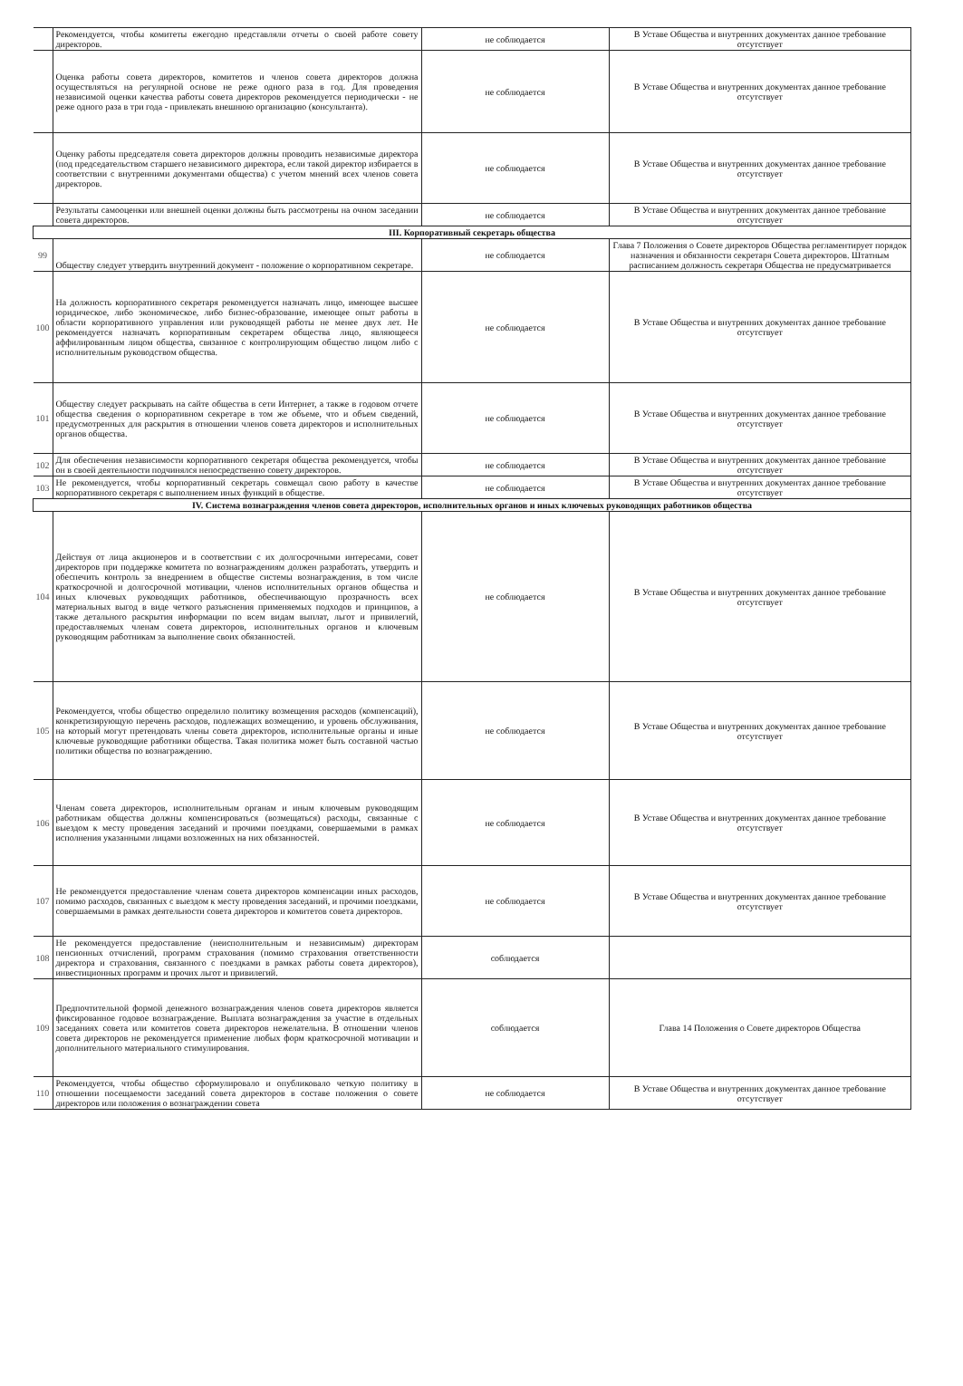| | Рекомендуется, чтобы комитеты ежегодно представляли отчеты о своей работе совету директоров. | не соблюдается | В Уставе Общества и внутренних документах данное требование отсутствует |
| | Оценка работы совета директоров, комитетов и членов совета директоров должна осуществляться на регулярной основе не реже одного раза в год. Для проведения независимой оценки качества работы совета директоров рекомендуется периодически - не реже одного раза в три года - привлекать внешнюю организацию (консультанта). | не соблюдается | В Уставе Общества и внутренних документах данное требование отсутствует |
| | Оценку работы председателя совета директоров должны проводить независимые директора (под председательством старшего независимого директора, если такой директор избирается в соответствии с внутренними документами общества) с учетом мнений всех членов совета директоров. | не соблюдается | В Уставе Общества и внутренних документах данное требование отсутствует |
| | Результаты самооценки или внешней оценки должны быть рассмотрены на очном заседании совета директоров. | не соблюдается | В Уставе Общества и внутренних документах данное требование отсутствует |
| III. Корпоративный секретарь общества | | | |
| 99 | Обществу следует утвердить внутренний документ - положение о корпоративном секретаре. | не соблюдается | Глава 7 Положения о Совете директоров Общества регламентирует порядок назначения и обязанности секретаря Совета директоров. Штатным расписанием должность секретаря Общества не предусматривается |
| 100 | На должность корпоративного секретаря рекомендуется назначать лицо, имеющее высшее юридическое, либо экономическое, либо бизнес-образование, имеющее опыт работы в области корпоративного управления или руководящей работы не менее двух лет. Не рекомендуется назначать корпоративным секретарем общества лицо, являющееся аффилированным лицом общества, связанное с контролирующим общество лицом либо с исполнительным руководством общества. | не соблюдается | В Уставе Общества и внутренних документах данное требование отсутствует |
| 101 | Обществу следует раскрывать на сайте общества в сети Интернет, а также в годовом отчете общества сведения о корпоративном секретаре в том же объеме, что и объем сведений, предусмотренных для раскрытия в отношении членов совета директоров и исполнительных органов общества. | не соблюдается | В Уставе Общества и внутренних документах данное требование отсутствует |
| 102 | Для обеспечения независимости корпоративного секретаря общества рекомендуется, чтобы он в своей деятельности подчинялся непосредственно совету директоров. | не соблюдается | В Уставе Общества и внутренних документах данное требование отсутствует |
| 103 | Не рекомендуется, чтобы корпоративный секретарь совмещал свою работу в качестве корпоративного секретаря с выполнением иных функций в обществе. | не соблюдается | В Уставе Общества и внутренних документах данное требование отсутствует |
| IV. Система вознаграждения членов совета директоров, исполнительных органов и иных ключевых руководящих работников общества | | | |
| 104 | Действуя от лица акционеров и в соответствии с их долгосрочными интересами, совет директоров при поддержке комитета по вознаграждениям должен разработать, утвердить и обеспечить контроль за внедрением в обществе системы вознаграждения, в том числе краткосрочной и долгосрочной мотивации, членов исполнительных органов общества и иных ключевых руководящих работников, обеспечивающую прозрачность всех материальных выгод в виде четкого разъяснения применяемых подходов и принципов, а также детального раскрытия информации по всем видам выплат, льгот и привилегий, предоставляемых членам совета директоров, исполнительных органов и ключевым руководящим работникам за выполнение своих обязанностей. | не соблюдается | В Уставе Общества и внутренних документах данное требование отсутствует |
| 105 | Рекомендуется, чтобы общество определило политику возмещения расходов (компенсаций), конкретизирующую перечень расходов, подлежащих возмещению, и уровень обслуживания, на который могут претендовать члены совета директоров, исполнительные органы и иные ключевые руководящие работники общества. Такая политика может быть составной частью политики общества по вознаграждению. | не соблюдается | В Уставе Общества и внутренних документах данное требование отсутствует |
| 106 | Членам совета директоров, исполнительным органам и иным ключевым руководящим работникам общества должны компенсироваться (возмещаться) расходы, связанные с выездом к месту проведения заседаний и прочими поездками, совершаемыми в рамках исполнения указанными лицами возложенных на них обязанностей. | не соблюдается | В Уставе Общества и внутренних документах данное требование отсутствует |
| 107 | Не рекомендуется предоставление членам совета директоров компенсации иных расходов, помимо расходов, связанных с выездом к месту проведения заседаний, и прочими поездками, совершаемыми в рамках деятельности совета директоров и комитетов совета директоров. | не соблюдается | В Уставе Общества и внутренних документах данное требование отсутствует |
| 108 | Не рекомендуется предоставление (неисполнительным и независимым) директорам пенсионных отчислений, программ страхования (помимо страхования ответственности директора и страхования, связанного с поездками в рамках работы совета директоров), инвестиционных программ и прочих льгот и привилегий. | соблюдается | |
| 109 | Предпочтительной формой денежного вознаграждения членов совета директоров является фиксированное годовое вознаграждение. Выплата вознаграждения за участие в отдельных заседаниях совета или комитетов совета директоров нежелательна. В отношении членов совета директоров не рекомендуется применение любых форм краткосрочной мотивации и дополнительного материального стимулирования. | соблюдается | Глава 14 Положения о Совете директоров Общества |
| 110 | Рекомендуется, чтобы общество сформулировало и опубликовало четкую политику в отношении посещаемости заседаний совета директоров в составе положения о совете директоров или положения о вознаграждении совета | не соблюдается | В Уставе Общества и внутренних документах данное требование отсутствует |